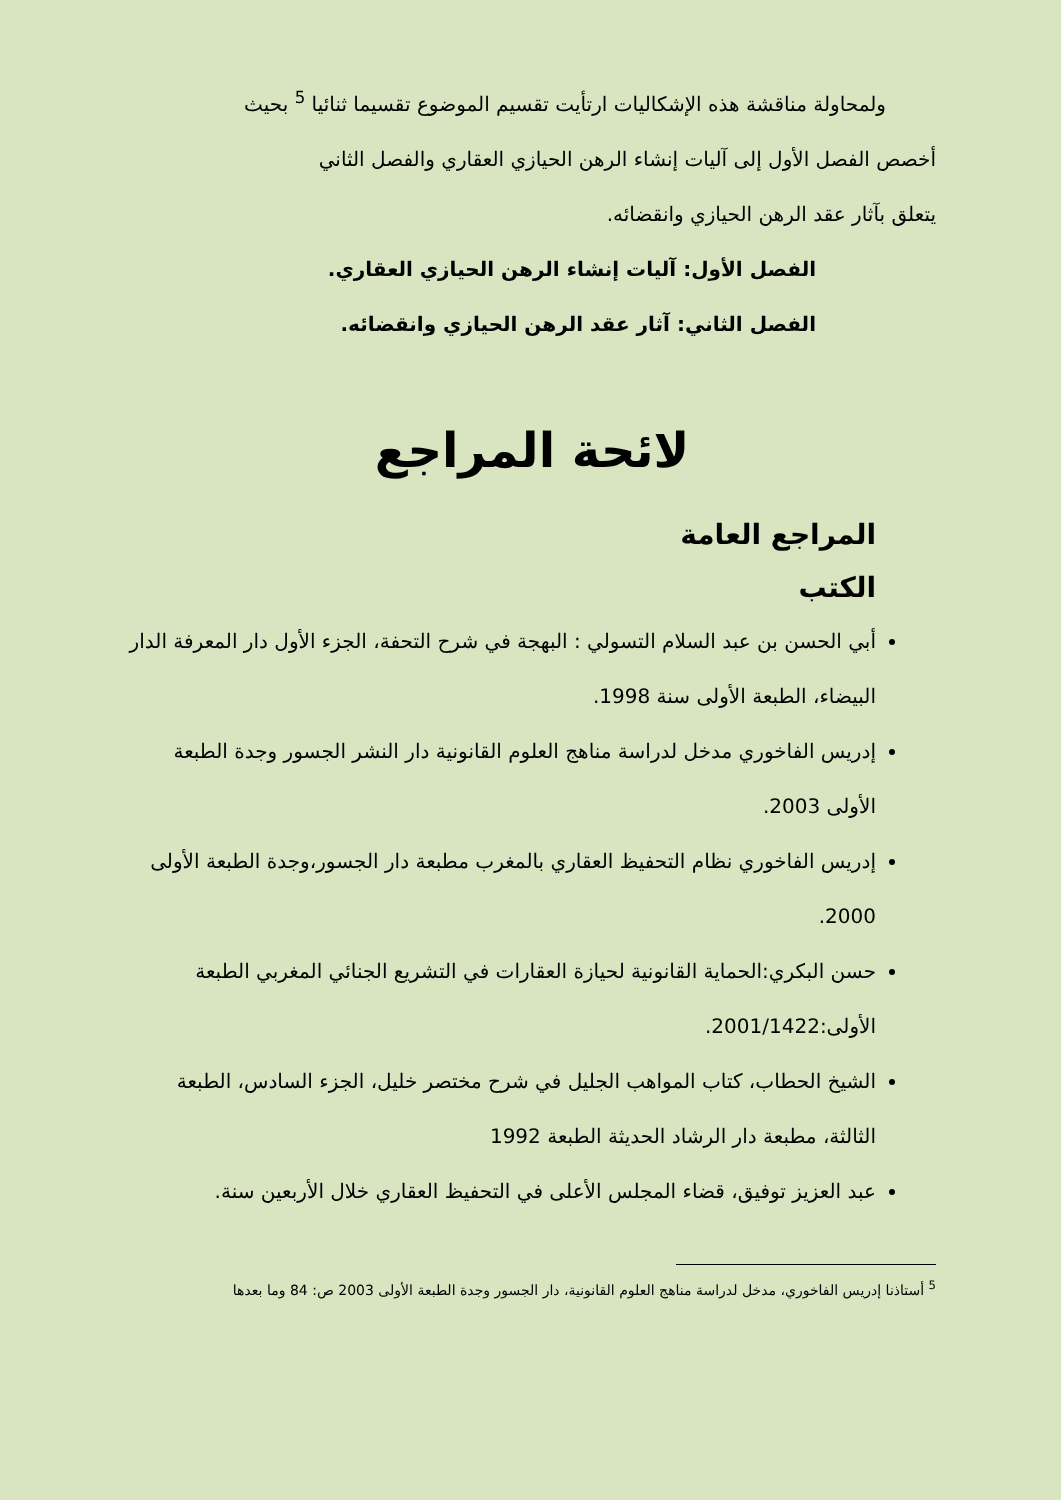ولمحاولة مناقشة هذه الإشكاليات ارتأيت تقسيم الموضوع تقسيما ثنائيا <sup>5</sup> بحيث
أخصص الفصل الأول إلى آليات إنشاء الرهن الحيازي العقاري والفصل الثاني
يتعلق بآثار عقد الرهن الحيازي وانقضائه.
الفصل الأول: آليات إنشاء الرهن الحيازي العقاري.
الفصل الثاني: آثار عقد الرهن الحيازي وانقضائه.
لائحة المراجع
المراجع العامة
الكتب
أبي الحسن بن عبد السلام التسولي : البهجة في شرح التحفة، الجزء الأول دار المعرفة الدار البيضاء، الطبعة الأولى سنة 1998.
إدريس الفاخوري مدخل لدراسة مناهج العلوم القانونية دار النشر الجسور وجدة الطبعة الأولى 2003.
إدريس الفاخوري نظام التحفيظ العقاري بالمغرب مطبعة دار الجسور،وجدة الطبعة الأولى 2000.
حسن البكري:الحماية القانونية لحيازة العقارات في التشريع الجنائي المغربي الطبعة الأولى:2001/1422.
الشيخ الحطاب، كتاب المواهب الجليل في شرح مختصر خليل، الجزء السادس، الطبعة الثالثة، مطبعة دار الرشاد الحديثة الطبعة 1992
عبد العزيز توفيق، قضاء المجلس الأعلى في التحفيظ العقاري خلال الأربعين سنة.
<sup>5</sup> أستاذنا إدريس الفاخوري، مدخل لدراسة مناهج العلوم القانونية، دار الجسور وجدة الطبعة الأولى 2003 ص: 84 وما بعدها